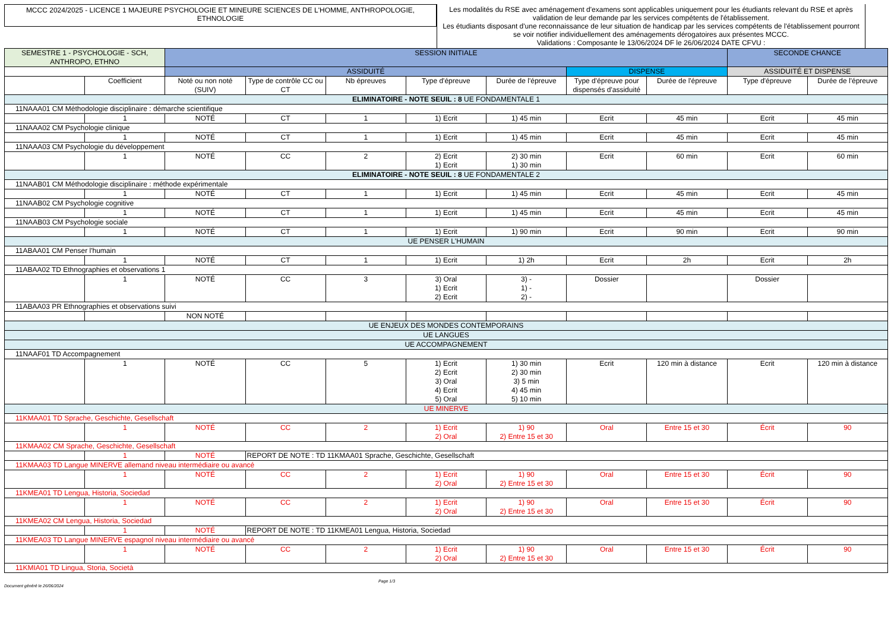MCCC 2024/2025 - LICENCE 1 MAJEURE PSYCHOLOGIE ET MINEURE SCIENCES DE L'HOMME, ANTHROPOLOGIE, ETHNOLOGIE
Les modalités du RSE avec aménagement d'examens sont applicables uniquement pour les étudiants relevant du RSE et après validation de leur demande par les services compétents de l'établissement.
Les étudiants disposant d'une reconnaissance de leur situation de handicap par les services compétents de l'établissement pourront se voir notifier individuellement des aménagements dérogatoires aux présentes MCCC.
Validations : Composante le 13/06/2024 DF le 26/06/2024 DATE CFVU :
| SEMESTRE 1 - PSYCHOLOGIE - SCH, ANTHROPO, ETHNO | | SESSION INITIALE | | | | | | | SECONDE CHANCE | |
| --- | --- | --- | --- | --- | --- | --- | --- | --- | --- | --- |
| | | ASSIDUITÉ | | | | | DISPENSE | | ASSIDUITÉ ET DISPENSE | |
| | Coefficient | Noté ou non noté (SUIV) | Type de contrôle CC ou CT | Nb épreuves | Type d'épreuve | Durée de l'épreuve | Type d'épreuve pour dispensés d'assiduité | Durée de l'épreuve | Type d'épreuve | Durée de l'épreuve |
| ELIMINATOIRE - NOTE SEUIL : 8 UE FONDAMENTALE 1 | | | | | | | | | | |
| 11NAAA01 CM Méthodologie disciplinaire : démarche scientifique | | | | | | | | | | |
| | 1 | NOTÉ | CT | 1 | 1) Ecrit | 1) 45 min | Ecrit | 45 min | Ecrit | 45 min |
| 11NAAA02 CM Psychologie clinique | | | | | | | | | | |
| | 1 | NOTÉ | CT | 1 | 1) Ecrit | 1) 45 min | Ecrit | 45 min | Ecrit | 45 min |
| 11NAAA03 CM Psychologie du développement | | | | | | | | | | |
| | 1 | NOTÉ | CC | 2 | 2) Ecrit 1) Ecrit | 2) 30 min 1) 30 min | Ecrit | 60 min | Ecrit | 60 min |
| ELIMINATOIRE - NOTE SEUIL : 8 UE FONDAMENTALE 2 | | | | | | | | | | |
| 11NAAB01 CM Méthodologie disciplinaire : méthode expérimentale | | | | | | | | | | |
| | 1 | NOTÉ | CT | 1 | 1) Ecrit | 1) 45 min | Ecrit | 45 min | Ecrit | 45 min |
| 11NAAB02 CM Psychologie cognitive | | | | | | | | | | |
| | 1 | NOTÉ | CT | 1 | 1) Ecrit | 1) 45 min | Ecrit | 45 min | Ecrit | 45 min |
| 11NAAB03 CM Psychologie sociale | | | | | | | | | | |
| | 1 | NOTÉ | CT | 1 | 1) Ecrit | 1) 90 min | Ecrit | 90 min | Ecrit | 90 min |
| UE PENSER L'HUMAIN | | | | | | | | | | |
| 11ABAA01 CM Penser l'humain | | | | | | | | | | |
| | 1 | NOTÉ | CT | 1 | 1) Ecrit | 1) 2h | Ecrit | 2h | Ecrit | 2h |
| 11ABAA02 TD Ethnographies et observations 1 | | | | | | | | | | |
| | 1 | NOTÉ | CC | 3 | 3) Oral 1) Ecrit 2) Ecrit | 3) - 1) - 2) - | Dossier | | Dossier | |
| 11ABAA03 PR Ethnographies et observations suivi | | | | | | | | | | |
| | | NON NOTÉ | | | | | | | | |
| UE ENJEUX DES MONDES CONTEMPORAINS | | | | | | | | | | |
| UE LANGUES | | | | | | | | | | |
| UE ACCOMPAGNEMENT | | | | | | | | | | |
| 11NAAF01 TD Accompagnement | | | | | | | | | | |
| | 1 | NOTÉ | CC | 5 | 1) Ecrit 2) Ecrit 3) Oral 4) Ecrit 5) Oral | 1) 30 min 2) 30 min 3) 5 min 4) 45 min 5) 10 min | Ecrit | 120 min à distance | Ecrit | 120 min à distance |
| UE MINERVE | | | | | | | | | | |
| 11KMAA01 TD Sprache, Geschichte, Gesellschaft | | | | | | | | | | |
| | 1 | NOTÉ | CC | 2 | 1) Ecrit 2) Oral | 1) 90 2) Entre 15 et 30 | Oral | Entre 15 et 30 | Écrit | 90 |
| 11KMAA02 CM Sprache, Geschichte, Gesellschaft | | | | | | | | | | |
| | 1 | NOTÉ | REPORT DE NOTE : TD 11KMAA01 Sprache, Geschichte, Gesellschaft | | | | | | | |
| 11KMAA03 TD Langue MINERVE allemand niveau intermédiaire ou avancé | | | | | | | | | | |
| | 1 | NOTÉ | CC | 2 | 1) Ecrit 2) Oral | 1) 90 2) Entre 15 et 30 | Oral | Entre 15 et 30 | Écrit | 90 |
| 11KMEA01 TD Lengua, Historia, Sociedad | | | | | | | | | | |
| | 1 | NOTÉ | CC | 2 | 1) Ecrit 2) Oral | 1) 90 2) Entre 15 et 30 | Oral | Entre 15 et 30 | Écrit | 90 |
| 11KMEA02 CM Lengua, Historia, Sociedad | | | | | | | | | | |
| | 1 | NOTÉ | REPORT DE NOTE : TD 11KMEA01 Lengua, Historia, Sociedad | | | | | | | |
| 11KMEA03 TD Langue MINERVE espagnol niveau intermédiaire ou avancé | | | | | | | | | | |
| | 1 | NOTÉ | CC | 2 | 1) Ecrit 2) Oral | 1) 90 2) Entre 15 et 30 | Oral | Entre 15 et 30 | Écrit | 90 |
| 11KMIA01 TD Lingua, Storia, Società | | | | | | | | | | |
Document généré le 26/06/2024 Page 1/3